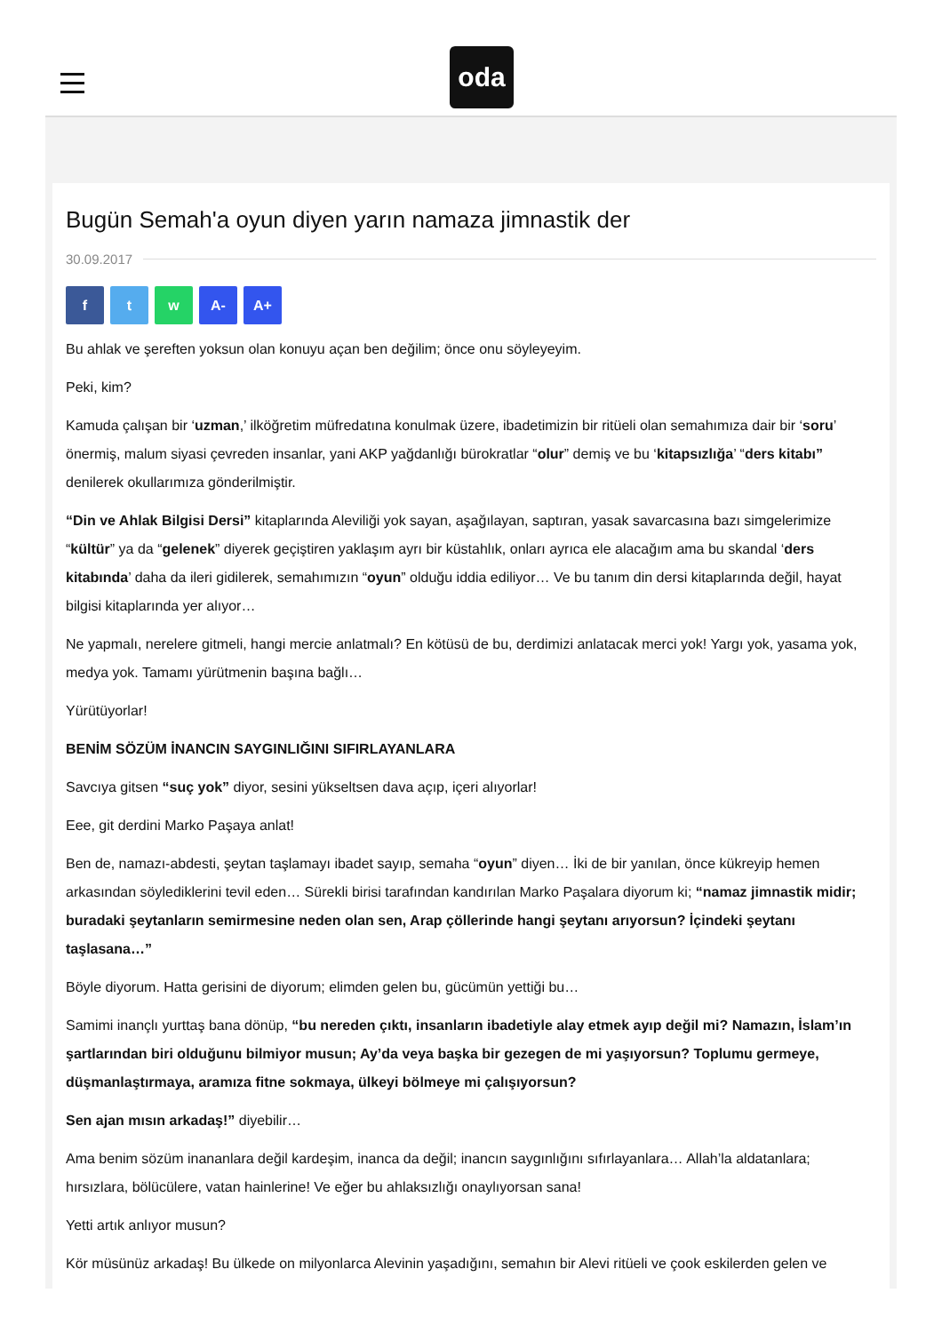oda
Bugün Semah'a oyun diyen yarın namaza jimnastik der
30.09.2017
f t w A- A+
Bu ahlak ve şereften yoksun olan konuyu açan ben değilim; önce onu söyleyeyim.
Peki, kim?
Kamuda çalışan bir ‘uzman,’ ilköğretim müfredatına konulmak üzere, ibadetimizin bir ritüeli olan semahımıza dair bir ‘soru’ önermiş, malum siyasi çevreden insanlar, yani AKP yağdanlığı bürokratlar “olur” demiş ve bu ‘kitapsızlığa’ “ders kitabı” denilerek okullarımıza gönderilmiştir.
“Din ve Ahlak Bilgisi Dersi” kitaplarında Aleviliği yok sayan, aşağılayan, saptıran, yasak savarcasına bazı simgelerimize “kültür” ya da “gelenek” diyerek geçiştiren yaklaşım ayrı bir küstahlık, onları ayrıca ele alacağım ama bu skandal ‘ders kitabında’ daha da ileri gidilerek, semahımızın “oyun” olduğu iddia ediliyor… Ve bu tanım din dersi kitaplarında değil, hayat bilgisi kitaplarında yer alıyor…
Ne yapmalı, nerelere gitmeli, hangi mercie anlatmalı? En kötüsü de bu, derdimizi anlatacak merci yok! Yargı yok, yasama yok, medya yok. Tamamı yürütmenin başına bağlı…
Yürütüyorlar!
BENİM SÖZÜM İNANCIN SAYGINLIĞINI SIFIRLAYANLARA
Savcıya gitsen “suç yok” diyor, sesini yükseltsen dava açıp, içeri alıyorlar!
Eee, git derdini Marko Paşaya anlat!
Ben de, namazı-abdesti, şeytan taşlamayı ibadet sayıp, semaha “oyun” diyen… İki de bir yanılan, önce kükreyip hemen arkasından söylediklerini tevil eden… Sürekli birisi tarafından kandırılan Marko Paşalara diyorum ki; “namaz jimnastik midir; buradaki şeytanların semirmesine neden olan sen, Arap çöllerinde hangi şeytanı arıyorsun? İçindeki şeytanı taşlasana…”
Böyle diyorum. Hatta gerisini de diyorum; elimden gelen bu, gücümün yettiği bu…
Samimi inançlı yurttaş bana dönüp, “bu nereden çıktı, insanların ibadetiyle alay etmek ayıp değil mi? Namazın, İslam’ın şartlarından biri olduğunu bilmiyor musun; Ay’da veya başka bir gezegen de mi yaşıyorsun? Toplumu germeye, düşmanlaştırmaya, aramıza fitne sokmaya, ülkeyi bölmeye mi çalışıyorsun?
Sen ajan mısın arkadaş!” diyebilir…
Ama benim sözüm inananlara değil kardeşim, inanca da değil; inancın saygınlığını sıfırlayanlara… Allah’la aldatanlara; hırsızlara, bölücülere, vatan hainlerine! Ve eğer bu ahlaksızlığı onaylıyorsan sana!
Yetti artık anlıyor musun?
Kör müsünüz arkadaş! Bu ülkede on milyonlarca Alevinin yaşadığını, semahın bir Alevi ritüeli ve çook eskilerden gelen ve